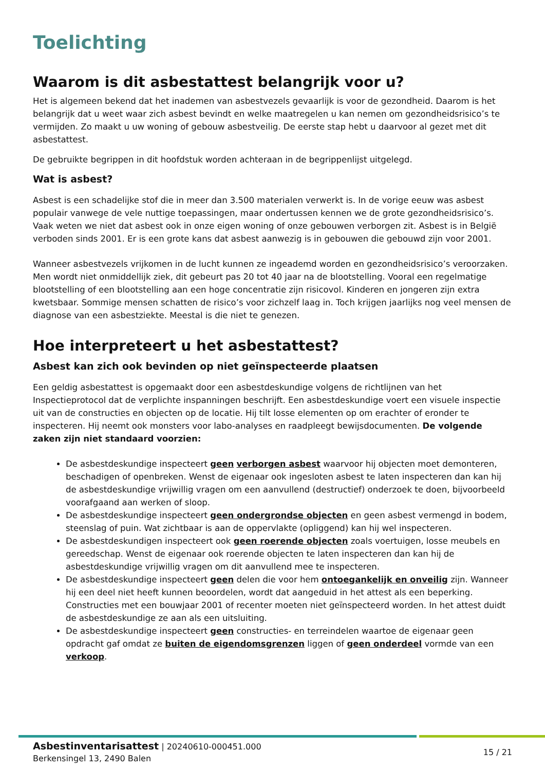Toelichting
Waarom is dit asbestattest belangrijk voor u?
Het is algemeen bekend dat het inademen van asbestvezels gevaarlijk is voor de gezondheid. Daarom is het belangrijk dat u weet waar zich asbest bevindt en welke maatregelen u kan nemen om gezondheidsrisico’s te vermijden. Zo maakt u uw woning of gebouw asbestveilig. De eerste stap hebt u daarvoor al gezet met dit asbestattest.
De gebruikte begrippen in dit hoofdstuk worden achteraan in de begrippenlijst uitgelegd.
Wat is asbest?
Asbest is een schadelijke stof die in meer dan 3.500 materialen verwerkt is. In de vorige eeuw was asbest populair vanwege de vele nuttige toepassingen, maar ondertussen kennen we de grote gezondheidsrisico’s. Vaak weten we niet dat asbest ook in onze eigen woning of onze gebouwen verborgen zit. Asbest is in België verboden sinds 2001. Er is een grote kans dat asbest aanwezig is in gebouwen die gebouwd zijn voor 2001.
Wanneer asbestvezels vrijkomen in de lucht kunnen ze ingeademd worden en gezondheidsrisico’s veroorzaken. Men wordt niet onmiddellijk ziek, dit gebeurt pas 20 tot 40 jaar na de blootstelling. Vooral een regelmatige blootstelling of een blootstelling aan een hoge concentratie zijn risicovol. Kinderen en jongeren zijn extra kwetsbaar. Sommige mensen schatten de risico’s voor zichzelf laag in. Toch krijgen jaarlijks nog veel mensen de diagnose van een asbestziekte. Meestal is die niet te genezen.
Hoe interpreteert u het asbestattest?
Asbest kan zich ook bevinden op niet geïnspecteerde plaatsen
Een geldig asbestattest is opgemaakt door een asbestdeskundige volgens de richtlijnen van het Inspectieprotocol dat de verplichte inspanningen beschrijft. Een asbestdeskundige voert een visuele inspectie uit van de constructies en objecten op de locatie. Hij tilt losse elementen op om erachter of eronder te inspecteren. Hij neemt ook monsters voor labo-analyses en raadpleegt bewijsdocumenten. De volgende zaken zijn niet standaard voorzien:
De asbestdeskundige inspecteert geen verborgen asbest waarvoor hij objecten moet demonteren, beschadigen of openbreken. Wenst de eigenaar ook ingesloten asbest te laten inspecteren dan kan hij de asbestdeskundige vrijwillig vragen om een aanvullend (destructief) onderzoek te doen, bijvoorbeeld voorafgaand aan werken of sloop.
De asbestdeskundige inspecteert geen ondergrondse objecten en geen asbest vermengd in bodem, steenslag of puin. Wat zichtbaar is aan de oppervlakte (opliggend) kan hij wel inspecteren.
De asbestdeskundigen inspecteert ook geen roerende objecten zoals voertuigen, losse meubels en gereedschap. Wenst de eigenaar ook roerende objecten te laten inspecteren dan kan hij de asbestdeskundige vrijwillig vragen om dit aanvullend mee te inspecteren.
De asbestdeskundige inspecteert geen delen die voor hem ontoegankelijk en onveilig zijn. Wanneer hij een deel niet heeft kunnen beoordelen, wordt dat aangeduid in het attest als een beperking. Constructies met een bouwjaar 2001 of recenter moeten niet geïnspecteerd worden. In het attest duidt de asbestdeskundige ze aan als een uitsluiting.
De asbestdeskundige inspecteert geen constructies- en terreindelen waartoe de eigenaar geen opdracht gaf omdat ze buiten de eigendomsgrenzen liggen of geen onderdeel vormde van een verkoop.
Asbestinventarisattest | 20240610-000451.000
Berkensingel 13, 2490 Balen
15 / 21